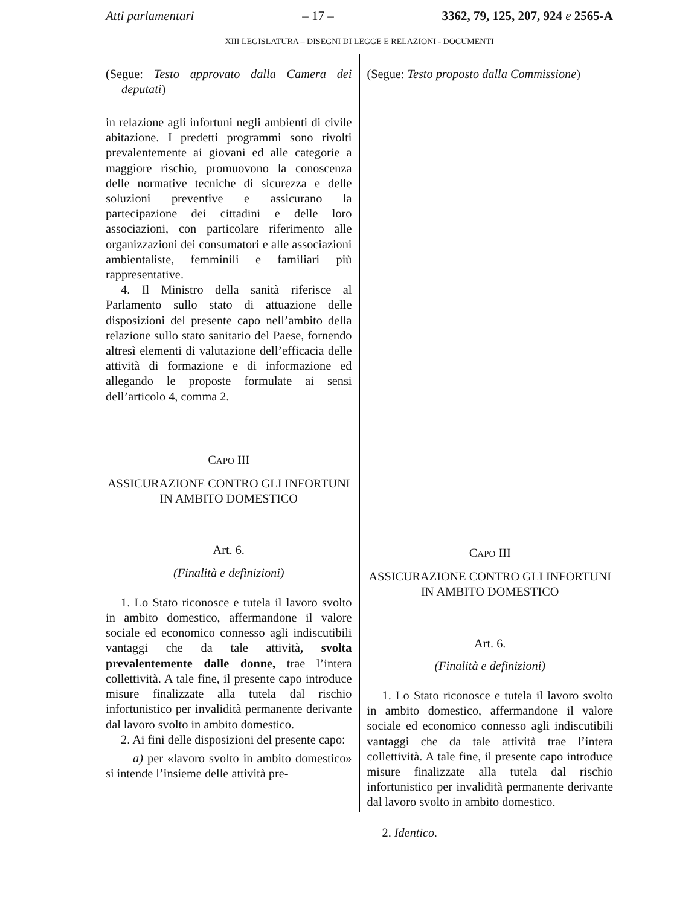Atti parlamentari – 17 – 3362, 79, 125, 207, 924 e 2565-A
XIII LEGISLATURA – DISEGNI DI LEGGE E RELAZIONI - DOCUMENTI
(Segue: Testo approvato dalla Camera dei deputati)
in relazione agli infortuni negli ambienti di civile abitazione. I predetti programmi sono rivolti prevalentemente ai giovani ed alle categorie a maggiore rischio, promuovono la conoscenza delle normative tecniche di sicurezza e delle soluzioni preventive e assicurano la partecipazione dei cittadini e delle loro associazioni, con particolare riferimento alle organizzazioni dei consumatori e alle associazioni ambientaliste, femminili e familiari più rappresentative.
4. Il Ministro della sanità riferisce al Parlamento sullo stato di attuazione delle disposizioni del presente capo nell’ambito della relazione sullo stato sanitario del Paese, fornendo altresì elementi di valutazione dell’efficacia delle attività di formazione e di informazione ed allegando le proposte formulate ai sensi dell’articolo 4, comma 2.
CAPO III
ASSICURAZIONE CONTRO GLI INFORTUNI IN AMBITO DOMESTICO
Art. 6.
(Finalità e definizioni)
1. Lo Stato riconosce e tutela il lavoro svolto in ambito domestico, affermandone il valore sociale ed economico connesso agli indiscutibili vantaggi che da tale attività, svolta prevalentemente dalle donne, trae l’intera collettività. A tale fine, il presente capo introduce misure finalizzate alla tutela dal rischio infortunistico per invalidità permanente derivante dal lavoro svolto in ambito domestico.
2. Ai fini delle disposizioni del presente capo:
a) per «lavoro svolto in ambito domestico» si intende l’insieme delle attività pre-
(Segue: Testo proposto dalla Commissione)
CAPO III
ASSICURAZIONE CONTRO GLI INFORTUNI IN AMBITO DOMESTICO
Art. 6.
(Finalità e definizioni)
1. Lo Stato riconosce e tutela il lavoro svolto in ambito domestico, affermandone il valore sociale ed economico connesso agli indiscutibili vantaggi che da tale attività trae l’intera collettività. A tale fine, il presente capo introduce misure finalizzate alla tutela dal rischio infortunistico per invalidità permanente derivante dal lavoro svolto in ambito domestico.
2. Identico.